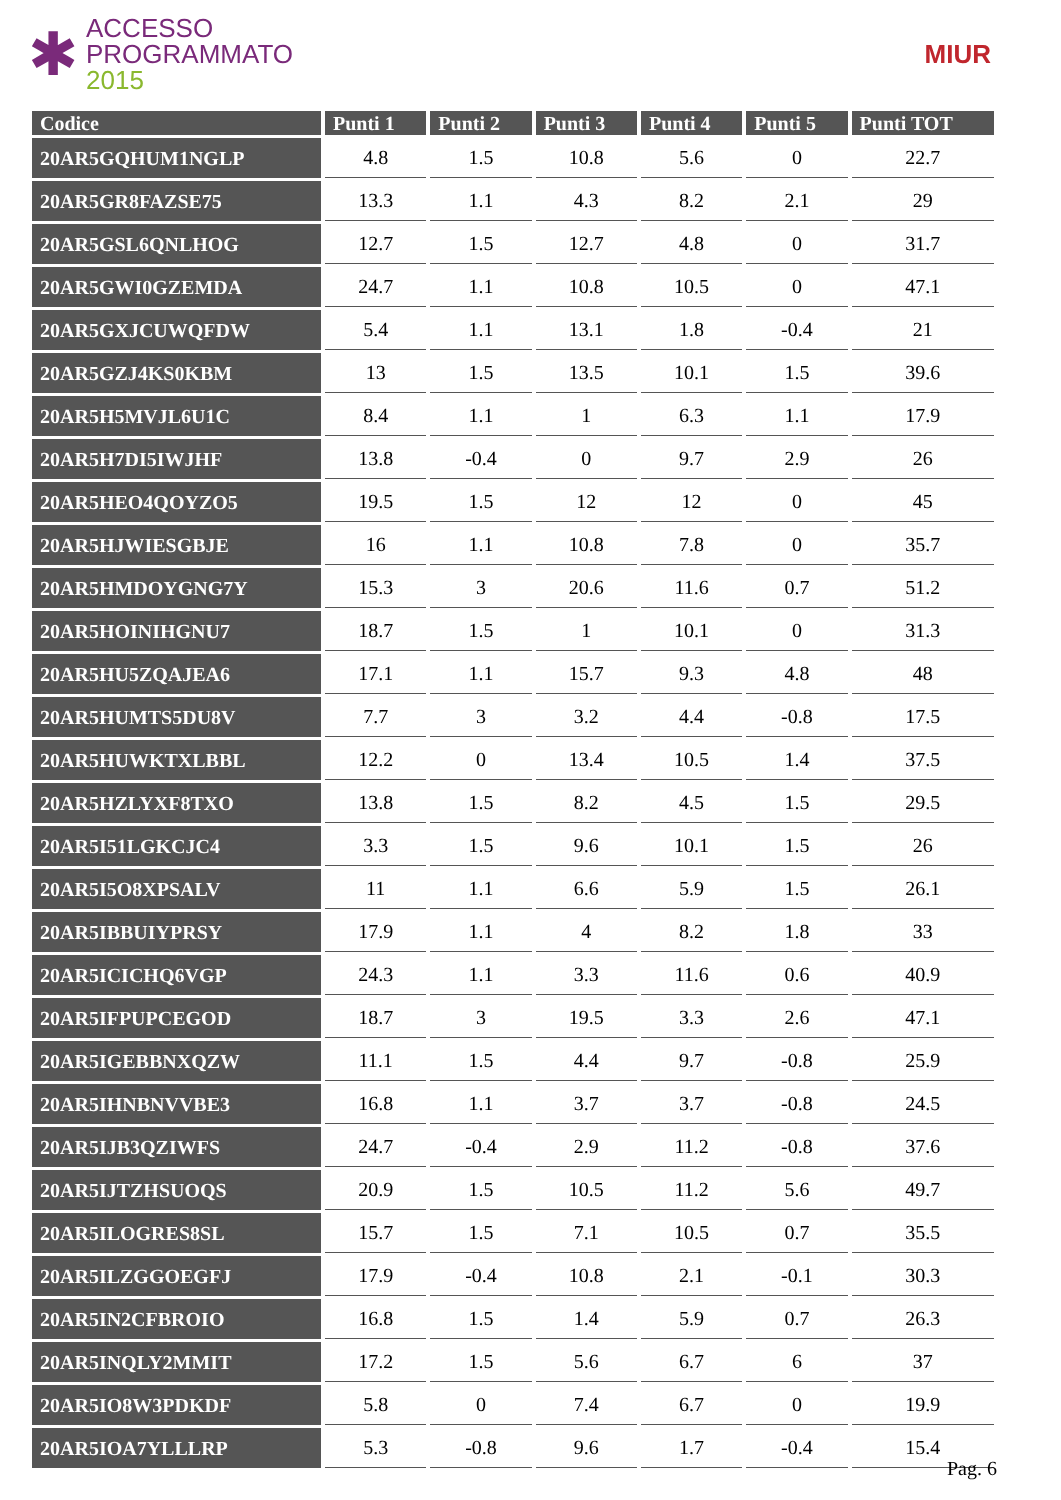✱
ACCESSO
PROGRAMMATO
2015
MIUR
| Codice | Punti 1 | Punti 2 | Punti 3 | Punti 4 | Punti 5 | Punti TOT |
| --- | --- | --- | --- | --- | --- | --- |
| 20AR5GQHUM1NGLP | 4.8 | 1.5 | 10.8 | 5.6 | 0 | 22.7 |
| 20AR5GR8FAZSE75 | 13.3 | 1.1 | 4.3 | 8.2 | 2.1 | 29 |
| 20AR5GSL6QNLHOG | 12.7 | 1.5 | 12.7 | 4.8 | 0 | 31.7 |
| 20AR5GWI0GZEMDA | 24.7 | 1.1 | 10.8 | 10.5 | 0 | 47.1 |
| 20AR5GXJCUWQFDW | 5.4 | 1.1 | 13.1 | 1.8 | -0.4 | 21 |
| 20AR5GZJ4KS0KBM | 13 | 1.5 | 13.5 | 10.1 | 1.5 | 39.6 |
| 20AR5H5MVJL6U1C | 8.4 | 1.1 | 1 | 6.3 | 1.1 | 17.9 |
| 20AR5H7DI5IWJHF | 13.8 | -0.4 | 0 | 9.7 | 2.9 | 26 |
| 20AR5HEO4QOYZO5 | 19.5 | 1.5 | 12 | 12 | 0 | 45 |
| 20AR5HJWIESGBJE | 16 | 1.1 | 10.8 | 7.8 | 0 | 35.7 |
| 20AR5HMDOYGNG7Y | 15.3 | 3 | 20.6 | 11.6 | 0.7 | 51.2 |
| 20AR5HOINIHGNU7 | 18.7 | 1.5 | 1 | 10.1 | 0 | 31.3 |
| 20AR5HU5ZQAJEA6 | 17.1 | 1.1 | 15.7 | 9.3 | 4.8 | 48 |
| 20AR5HUMTS5DU8V | 7.7 | 3 | 3.2 | 4.4 | -0.8 | 17.5 |
| 20AR5HUWKTXLBBL | 12.2 | 0 | 13.4 | 10.5 | 1.4 | 37.5 |
| 20AR5HZLYXF8TXO | 13.8 | 1.5 | 8.2 | 4.5 | 1.5 | 29.5 |
| 20AR5I51LGKCJC4 | 3.3 | 1.5 | 9.6 | 10.1 | 1.5 | 26 |
| 20AR5I5O8XPSALV | 11 | 1.1 | 6.6 | 5.9 | 1.5 | 26.1 |
| 20AR5IBBUIYPRSY | 17.9 | 1.1 | 4 | 8.2 | 1.8 | 33 |
| 20AR5ICICHQ6VGP | 24.3 | 1.1 | 3.3 | 11.6 | 0.6 | 40.9 |
| 20AR5IFPUPCEGOD | 18.7 | 3 | 19.5 | 3.3 | 2.6 | 47.1 |
| 20AR5IGEBBNXQZW | 11.1 | 1.5 | 4.4 | 9.7 | -0.8 | 25.9 |
| 20AR5IHNBNVVBE3 | 16.8 | 1.1 | 3.7 | 3.7 | -0.8 | 24.5 |
| 20AR5IJB3QZIWFS | 24.7 | -0.4 | 2.9 | 11.2 | -0.8 | 37.6 |
| 20AR5IJTZHSUOQS | 20.9 | 1.5 | 10.5 | 11.2 | 5.6 | 49.7 |
| 20AR5ILOGRES8SL | 15.7 | 1.5 | 7.1 | 10.5 | 0.7 | 35.5 |
| 20AR5ILZGGOEGFJ | 17.9 | -0.4 | 10.8 | 2.1 | -0.1 | 30.3 |
| 20AR5IN2CFBROIO | 16.8 | 1.5 | 1.4 | 5.9 | 0.7 | 26.3 |
| 20AR5INQLY2MMIT | 17.2 | 1.5 | 5.6 | 6.7 | 6 | 37 |
| 20AR5IO8W3PDKDF | 5.8 | 0 | 7.4 | 6.7 | 0 | 19.9 |
| 20AR5IOA7YLLLRP | 5.3 | -0.8 | 9.6 | 1.7 | -0.4 | 15.4 |
Pag. 6